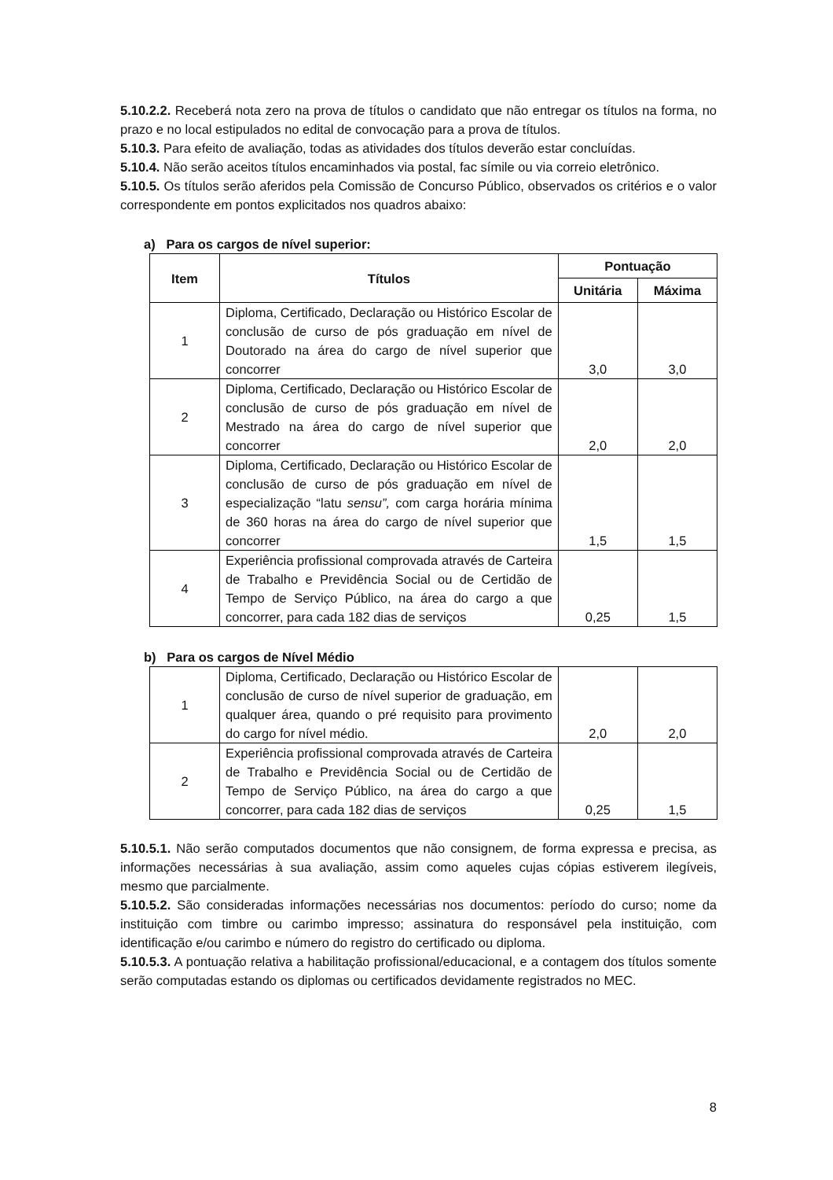5.10.2.2. Receberá nota zero na prova de títulos o candidato que não entregar os títulos na forma, no prazo e no local estipulados no edital de convocação para a prova de títulos.
5.10.3. Para efeito de avaliação, todas as atividades dos títulos deverão estar concluídas.
5.10.4. Não serão aceitos títulos encaminhados via postal, fac símile ou via correio eletrônico.
5.10.5. Os títulos serão aferidos pela Comissão de Concurso Público, observados os critérios e o valor correspondente em pontos explicitados nos quadros abaixo:
a) Para os cargos de nível superior:
| Item | Títulos | Pontuação | |
| --- | --- | --- | --- |
| | | Unitária | Máxima |
| 1 | Diploma, Certificado, Declaração ou Histórico Escolar de conclusão de curso de pós graduação em nível de Doutorado na área do cargo de nível superior que concorrer | 3,0 | 3,0 |
| 2 | Diploma, Certificado, Declaração ou Histórico Escolar de conclusão de curso de pós graduação em nível de Mestrado na área do cargo de nível superior que concorrer | 2,0 | 2,0 |
| 3 | Diploma, Certificado, Declaração ou Histórico Escolar de conclusão de curso de pós graduação em nível de especialização “latu sensu”, com carga horária mínima de 360 horas na área do cargo de nível superior que concorrer | 1,5 | 1,5 |
| 4 | Experiência profissional comprovada através de Carteira de Trabalho e Previdência Social ou de Certidão de Tempo de Serviço Público, na área do cargo a que concorrer, para cada 182 dias de serviços | 0,25 | 1,5 |
b) Para os cargos de Nível Médio
| 1 | Diploma, Certificado, Declaração ou Histórico Escolar de conclusão de curso de nível superior de graduação, em qualquer área, quando o pré requisito para provimento do cargo for nível médio. | 2,0 | 2,0 |
| 2 | Experiência profissional comprovada através de Carteira de Trabalho e Previdência Social ou de Certidão de Tempo de Serviço Público, na área do cargo a que concorrer, para cada 182 dias de serviços | 0,25 | 1,5 |
5.10.5.1. Não serão computados documentos que não consignem, de forma expressa e precisa, as informações necessárias à sua avaliação, assim como aqueles cujas cópias estiverem ilegíveis, mesmo que parcialmente.
5.10.5.2. São consideradas informações necessárias nos documentos: período do curso; nome da instituição com timbre ou carimbo impresso; assinatura do responsável pela instituição, com identificação e/ou carimbo e número do registro do certificado ou diploma.
5.10.5.3. A pontuação relativa a habilitação profissional/educacional, e a contagem dos títulos somente serão computadas estando os diplomas ou certificados devidamente registrados no MEC.
8